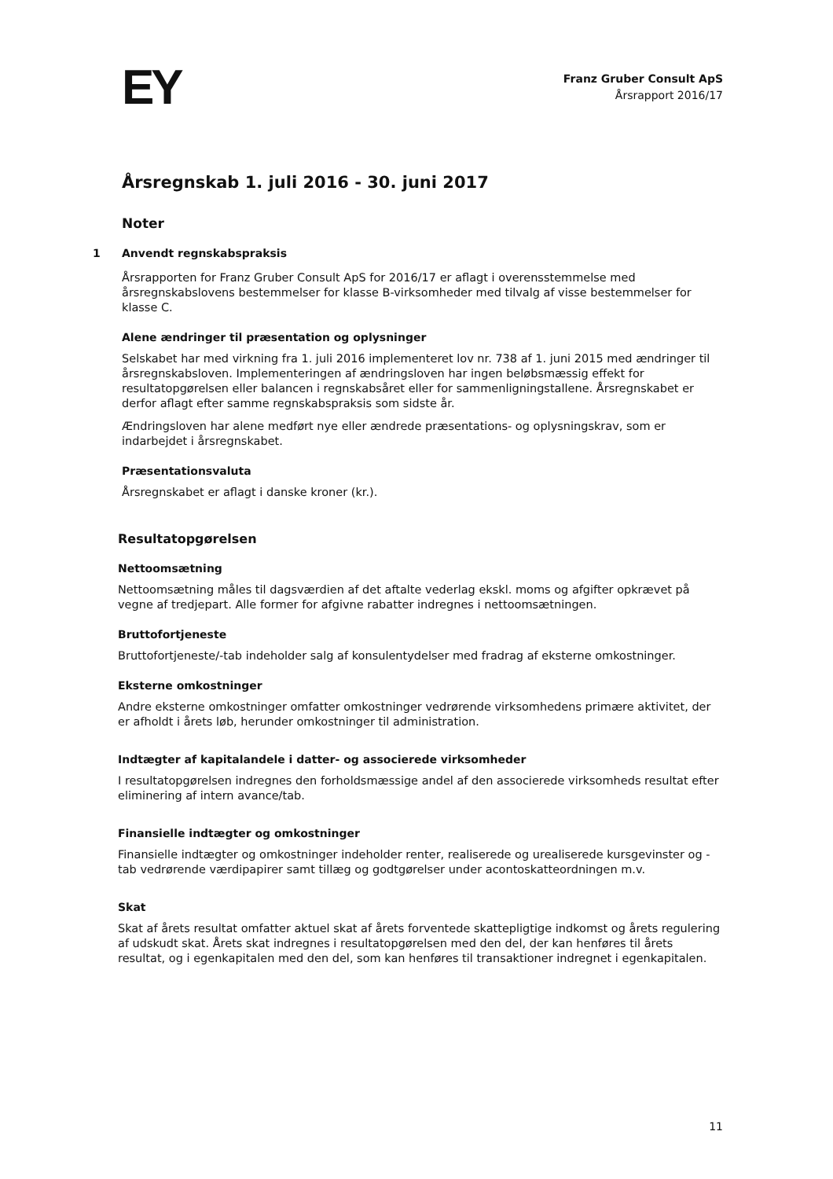EY
Franz Gruber Consult ApS
Årsrapport 2016/17
Årsregnskab 1. juli 2016 - 30. juni 2017
Noter
1 Anvendt regnskabspraksis
Årsrapporten for Franz Gruber Consult ApS for 2016/17 er aflagt i overensstemmelse med årsregnskabslovens bestemmelser for klasse B-virksomheder med tilvalg af visse bestemmelser for klasse C.
Alene ændringer til præsentation og oplysninger
Selskabet har med virkning fra 1. juli 2016 implementeret lov nr. 738 af 1. juni 2015 med ændringer til årsregnskabsloven. Implementeringen af ændringsloven har ingen beløbsmæssig effekt for resultatopgørelsen eller balancen i regnskabsåret eller for sammenligningstallene. Årsregnskabet er derfor aflagt efter samme regnskabspraksis som sidste år.
Ændringsloven har alene medført nye eller ændrede præsentations- og oplysningskrav, som er indarbejdet i årsregnskabet.
Præsentationsvaluta
Årsregnskabet er aflagt i danske kroner (kr.).
Resultatopgørelsen
Nettoomsætning
Nettoomsætning måles til dagsværdien af det aftalte vederlag ekskl. moms og afgifter opkrævet på vegne af tredjepart. Alle former for afgivne rabatter indregnes i nettoomsætningen.
Bruttofortjeneste
Bruttofortjeneste/-tab indeholder salg af konsulentydelser med fradrag af eksterne omkostninger.
Eksterne omkostninger
Andre eksterne omkostninger omfatter omkostninger vedrørende virksomhedens primære aktivitet, der er afholdt i årets løb, herunder omkostninger til administration.
Indtægter af kapitalandele i datter- og associerede virksomheder
I resultatopgørelsen indregnes den forholdsmæssige andel af den associerede virksomheds resultat efter eliminering af intern avance/tab.
Finansielle indtægter og omkostninger
Finansielle indtægter og omkostninger indeholder renter, realiserede og urealiserede kursgevinster og -tab vedrørende værdipapirer samt tillæg og godtgørelser under acontoskatteordningen m.v.
Skat
Skat af årets resultat omfatter aktuel skat af årets forventede skattepligtige indkomst og årets regulering af udskudt skat. Årets skat indregnes i resultatopgørelsen med den del, der kan henføres til årets resultat, og i egenkapitalen med den del, som kan henføres til transaktioner indregnet i egenkapitalen.
11